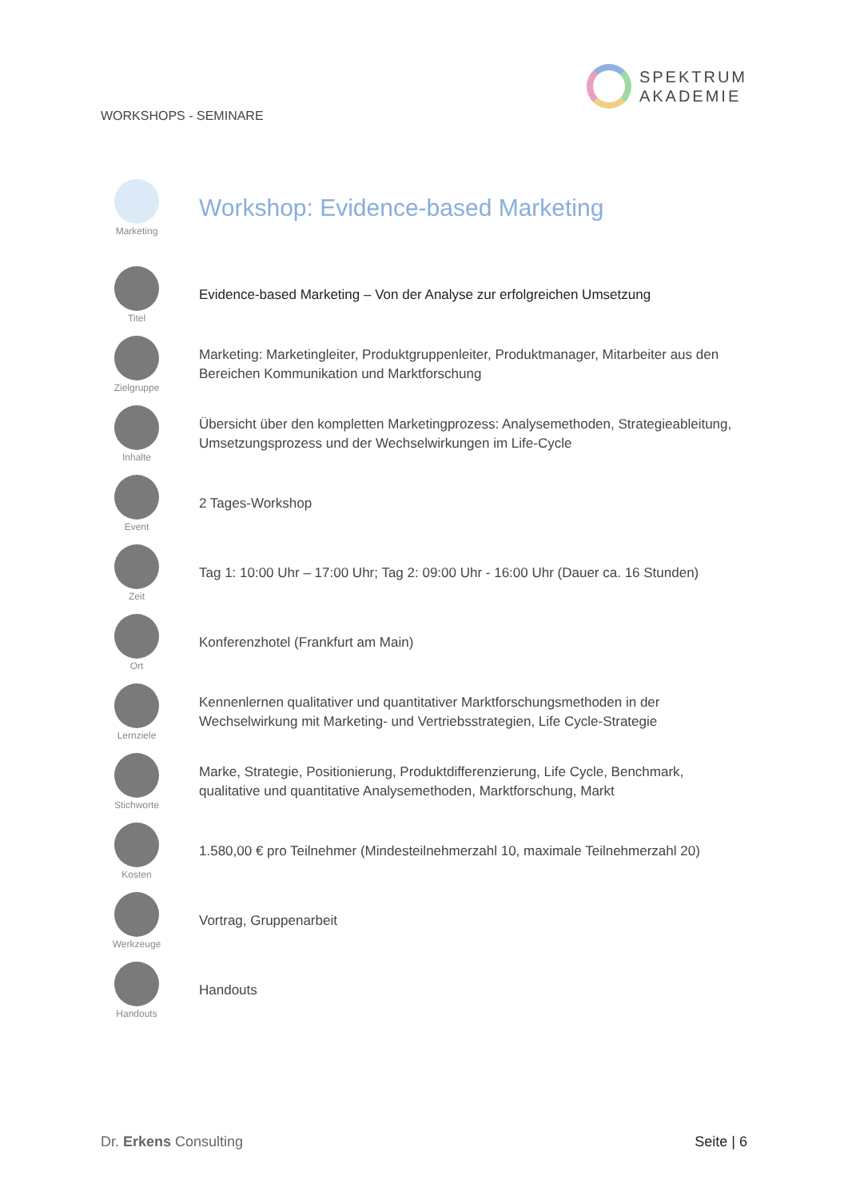WORKSHOPS - SEMINARE
SPEKTRUM
AKADEMIE
Marketing
Workshop: Evidence-based Marketing
Titel
Evidence-based Marketing – Von der Analyse zur erfolgreichen Umsetzung
Zielgruppe
Marketing: Marketingleiter, Produktgruppenleiter, Produktmanager, Mitarbeiter aus den Bereichen Kommunikation und Marktforschung
Inhalte
Übersicht über den kompletten Marketingprozess: Analysemethoden, Strategieableitung, Umsetzungsprozess und der Wechselwirkungen im Life-Cycle
Event
2 Tages-Workshop
Zeit
Tag 1: 10:00 Uhr – 17:00 Uhr; Tag 2: 09:00 Uhr - 16:00 Uhr (Dauer ca. 16 Stunden)
Ort
Konferenzhotel (Frankfurt am Main)
Lernziele
Kennenlernen qualitativer und quantitativer Marktforschungsmethoden in der Wechselwirkung mit Marketing- und Vertriebsstrategien, Life Cycle-Strategie
Stichworte
Marke, Strategie, Positionierung, Produktdifferenzierung, Life Cycle, Benchmark, qualitative und quantitative Analysemethoden, Marktforschung, Markt
Kosten
1.580,00 € pro Teilnehmer (Mindesteilnehmerzahl 10, maximale Teilnehmerzahl 20)
Werkzeuge
Vortrag, Gruppenarbeit
Handouts
Handouts
Dr. Erkens Consulting Seite | 6